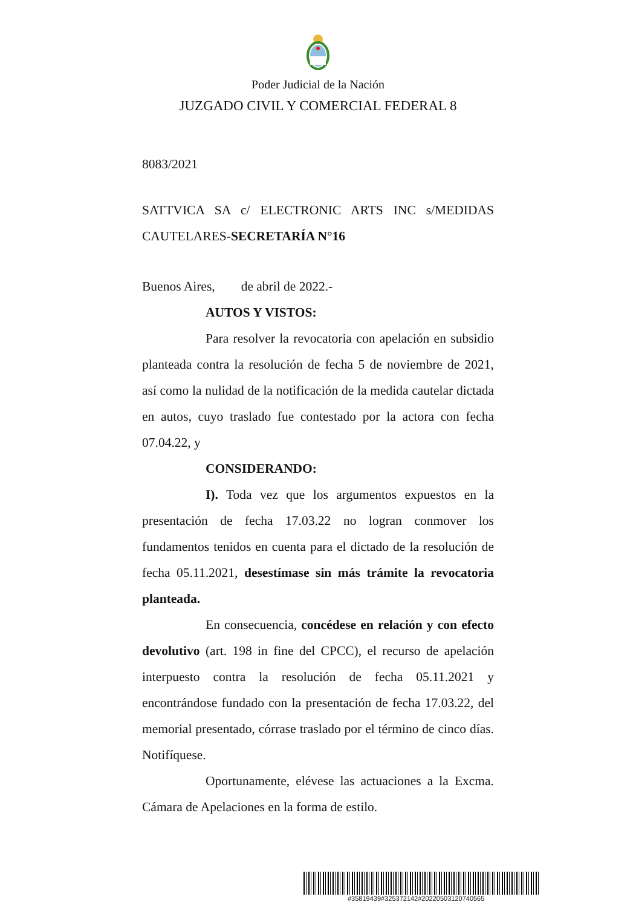Poder Judicial de la Nación
JUZGADO CIVIL Y COMERCIAL FEDERAL 8
8083/2021
SATTVICA SA c/ ELECTRONIC ARTS INC s/MEDIDAS CAUTELARES-SECRETARÍA N°16
Buenos Aires, de abril de 2022.-
AUTOS Y VISTOS:
Para resolver la revocatoria con apelación en subsidio planteada contra la resolución de fecha 5 de noviembre de 2021, así como la nulidad de la notificación de la medida cautelar dictada en autos, cuyo traslado fue contestado por la actora con fecha 07.04.22, y
CONSIDERANDO:
I). Toda vez que los argumentos expuestos en la presentación de fecha 17.03.22 no logran conmover los fundamentos tenidos en cuenta para el dictado de la resolución de fecha 05.11.2021, desestímase sin más trámite la revocatoria planteada.
En consecuencia, concédese en relación y con efecto devolutivo (art. 198 in fine del CPCC), el recurso de apelación interpuesto contra la resolución de fecha 05.11.2021 y encontrándose fundado con la presentación de fecha 17.03.22, del memorial presentado, córrase traslado por el término de cinco días. Notifíquese.
Oportunamente, elévese las actuaciones a la Excma. Cámara de Apelaciones en la forma de estilo.
#35819439#325372142#20220503120740565